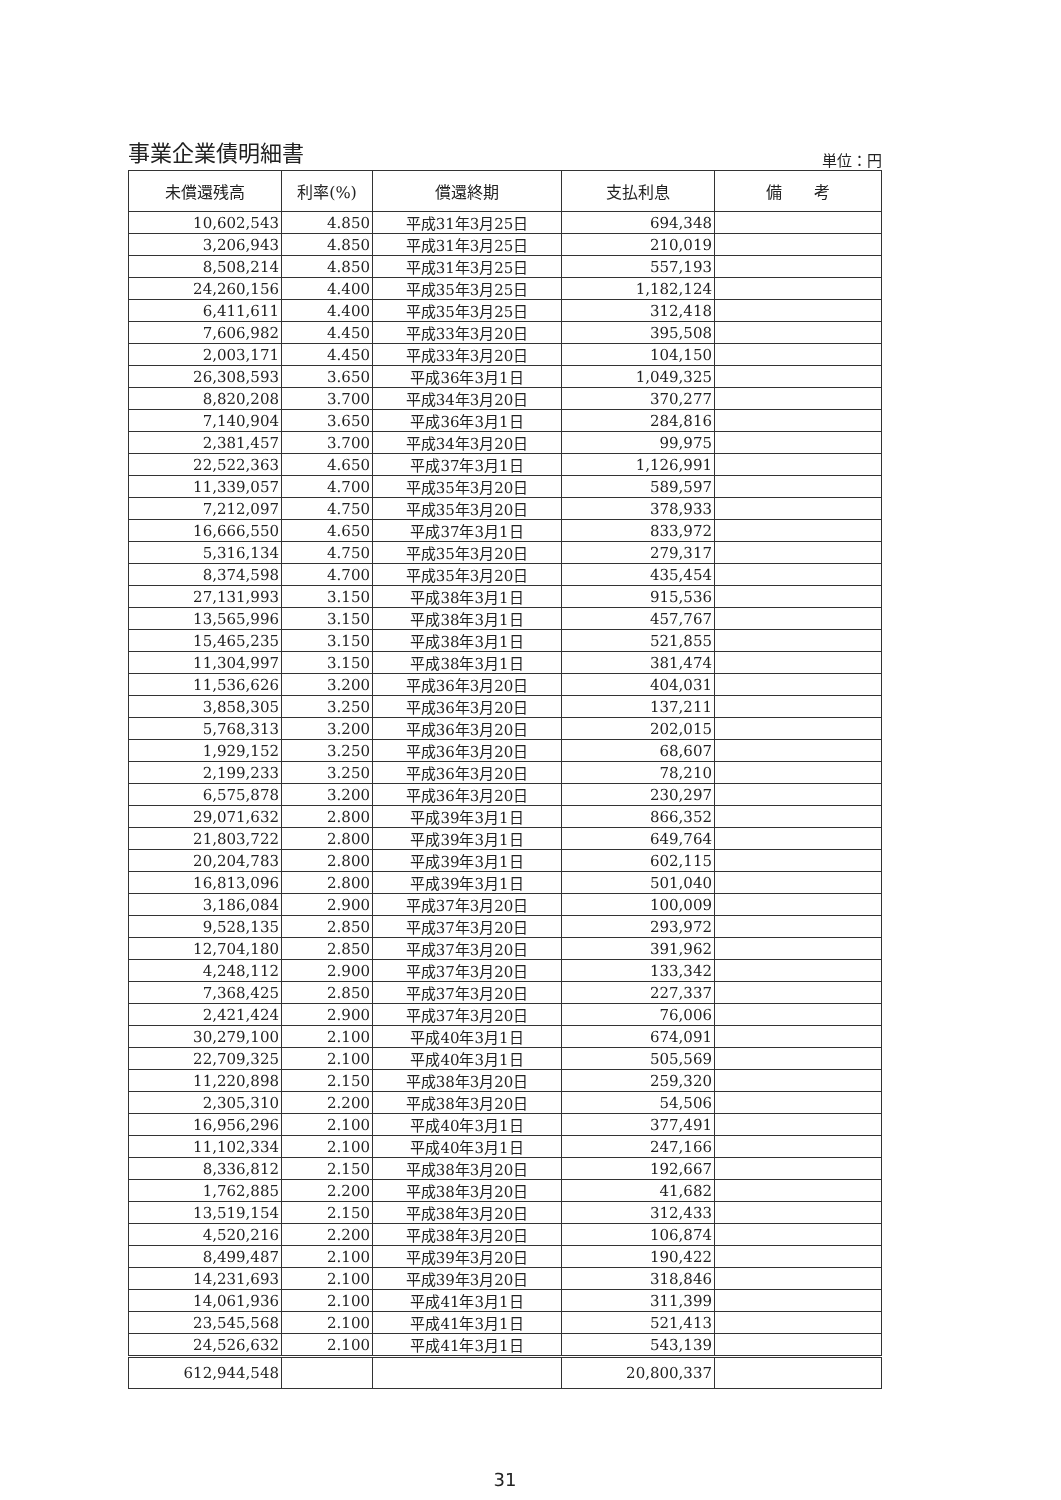事業企業債明細書 単位：円
| 未償還残高 | 利率(%) | 償還終期 | 支払利息 | 備 考 |
| --- | --- | --- | --- | --- |
| 10,602,543 | 4.850 | 平成31年3月25日 | 694,348 | |
| 3,206,943 | 4.850 | 平成31年3月25日 | 210,019 | |
| 8,508,214 | 4.850 | 平成31年3月25日 | 557,193 | |
| 24,260,156 | 4.400 | 平成35年3月25日 | 1,182,124 | |
| 6,411,611 | 4.400 | 平成35年3月25日 | 312,418 | |
| 7,606,982 | 4.450 | 平成33年3月20日 | 395,508 | |
| 2,003,171 | 4.450 | 平成33年3月20日 | 104,150 | |
| 26,308,593 | 3.650 | 平成36年3月1日 | 1,049,325 | |
| 8,820,208 | 3.700 | 平成34年3月20日 | 370,277 | |
| 7,140,904 | 3.650 | 平成36年3月1日 | 284,816 | |
| 2,381,457 | 3.700 | 平成34年3月20日 | 99,975 | |
| 22,522,363 | 4.650 | 平成37年3月1日 | 1,126,991 | |
| 11,339,057 | 4.700 | 平成35年3月20日 | 589,597 | |
| 7,212,097 | 4.750 | 平成35年3月20日 | 378,933 | |
| 16,666,550 | 4.650 | 平成37年3月1日 | 833,972 | |
| 5,316,134 | 4.750 | 平成35年3月20日 | 279,317 | |
| 8,374,598 | 4.700 | 平成35年3月20日 | 435,454 | |
| 27,131,993 | 3.150 | 平成38年3月1日 | 915,536 | |
| 13,565,996 | 3.150 | 平成38年3月1日 | 457,767 | |
| 15,465,235 | 3.150 | 平成38年3月1日 | 521,855 | |
| 11,304,997 | 3.150 | 平成38年3月1日 | 381,474 | |
| 11,536,626 | 3.200 | 平成36年3月20日 | 404,031 | |
| 3,858,305 | 3.250 | 平成36年3月20日 | 137,211 | |
| 5,768,313 | 3.200 | 平成36年3月20日 | 202,015 | |
| 1,929,152 | 3.250 | 平成36年3月20日 | 68,607 | |
| 2,199,233 | 3.250 | 平成36年3月20日 | 78,210 | |
| 6,575,878 | 3.200 | 平成36年3月20日 | 230,297 | |
| 29,071,632 | 2.800 | 平成39年3月1日 | 866,352 | |
| 21,803,722 | 2.800 | 平成39年3月1日 | 649,764 | |
| 20,204,783 | 2.800 | 平成39年3月1日 | 602,115 | |
| 16,813,096 | 2.800 | 平成39年3月1日 | 501,040 | |
| 3,186,084 | 2.900 | 平成37年3月20日 | 100,009 | |
| 9,528,135 | 2.850 | 平成37年3月20日 | 293,972 | |
| 12,704,180 | 2.850 | 平成37年3月20日 | 391,962 | |
| 4,248,112 | 2.900 | 平成37年3月20日 | 133,342 | |
| 7,368,425 | 2.850 | 平成37年3月20日 | 227,337 | |
| 2,421,424 | 2.900 | 平成37年3月20日 | 76,006 | |
| 30,279,100 | 2.100 | 平成40年3月1日 | 674,091 | |
| 22,709,325 | 2.100 | 平成40年3月1日 | 505,569 | |
| 11,220,898 | 2.150 | 平成38年3月20日 | 259,320 | |
| 2,305,310 | 2.200 | 平成38年3月20日 | 54,506 | |
| 16,956,296 | 2.100 | 平成40年3月1日 | 377,491 | |
| 11,102,334 | 2.100 | 平成40年3月1日 | 247,166 | |
| 8,336,812 | 2.150 | 平成38年3月20日 | 192,667 | |
| 1,762,885 | 2.200 | 平成38年3月20日 | 41,682 | |
| 13,519,154 | 2.150 | 平成38年3月20日 | 312,433 | |
| 4,520,216 | 2.200 | 平成38年3月20日 | 106,874 | |
| 8,499,487 | 2.100 | 平成39年3月20日 | 190,422 | |
| 14,231,693 | 2.100 | 平成39年3月20日 | 318,846 | |
| 14,061,936 | 2.100 | 平成41年3月1日 | 311,399 | |
| 23,545,568 | 2.100 | 平成41年3月1日 | 521,413 | |
| 24,526,632 | 2.100 | 平成41年3月1日 | 543,139 | |
| 612,944,548 | | | 20,800,337 | |
31